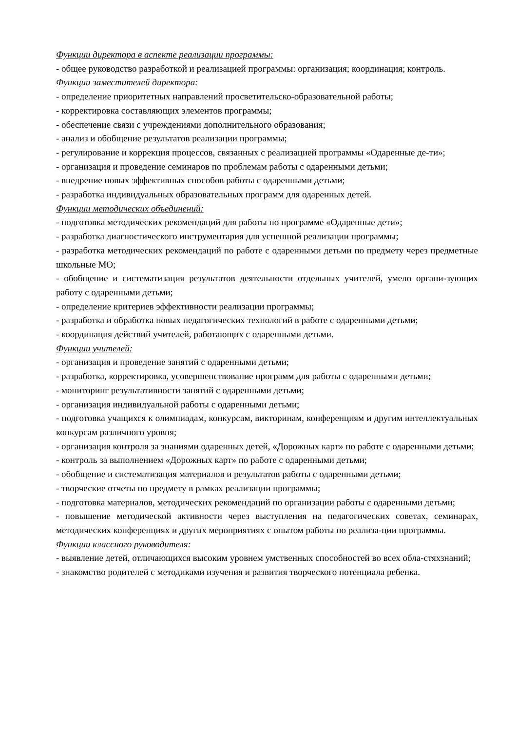Функции директора в аспекте реализации программы:
- общее руководство разработкой и реализацией программы: организация; координация; контроль.
Функции заместителей директора:
- определение приоритетных направлений просветительско-образовательной работы;
- корректировка составляющих элементов программы;
- обеспечение связи с учреждениями дополнительного образования;
- анализ и обобщение результатов реализации программы;
- регулирование и коррекция процессов, связанных с реализацией программы «Одаренные де-ти»;
- организация и проведение семинаров по проблемам работы с одаренными детьми;
- внедрение новых эффективных способов работы с одаренными детьми;
- разработка индивидуальных образовательных программ для одаренных детей.
Функции методических объединений:
- подготовка методических рекомендаций для работы по программе «Одаренные дети»;
- разработка диагностического инструментария для успешной реализации программы;
- разработка методических рекомендаций по работе с одаренными детьми по предмету через предметные школьные МО;
- обобщение и систематизация результатов деятельности отдельных учителей, умело органи-зующих работу с одаренными детьми;
- определение критериев эффективности реализации программы;
- разработка и обработка новых педагогических технологий в работе с одаренными детьми;
- координация действий учителей, работающих с одаренными детьми.
Функции учителей:
- организация и проведение занятий с одаренными детьми;
- разработка, корректировка, усовершенствование программ для работы с одаренными детьми;
- мониторинг результативности занятий с одаренными детьми;
- организация индивидуальной работы с одаренными детьми;
- подготовка учащихся к олимпиадам, конкурсам, викторинам, конференциям и другим интеллектуальных конкурсам различного уровня;
- организация контроля за знаниями одаренных детей, «Дорожных карт» по работе с одаренными детьми;
- контроль за выполнением «Дорожных карт» по работе с одаренными детьми;
- обобщение и систематизация материалов и результатов работы с одаренными детьми;
- творческие отчеты по предмету в рамках реализации программы;
- подготовка материалов, методических рекомендаций по организации работы с одаренными детьми;
- повышение методической активности через выступления на педагогических советах, семинарах, методических конференциях и других мероприятиях с опытом работы по реализа-ции программы.
Функции классного руководителя:
- выявление детей, отличающихся высоким уровнем умственных способностей во всех обла-стяхзнаний;
- знакомство родителей с методиками изучения и развития творческого потенциала ребенка.